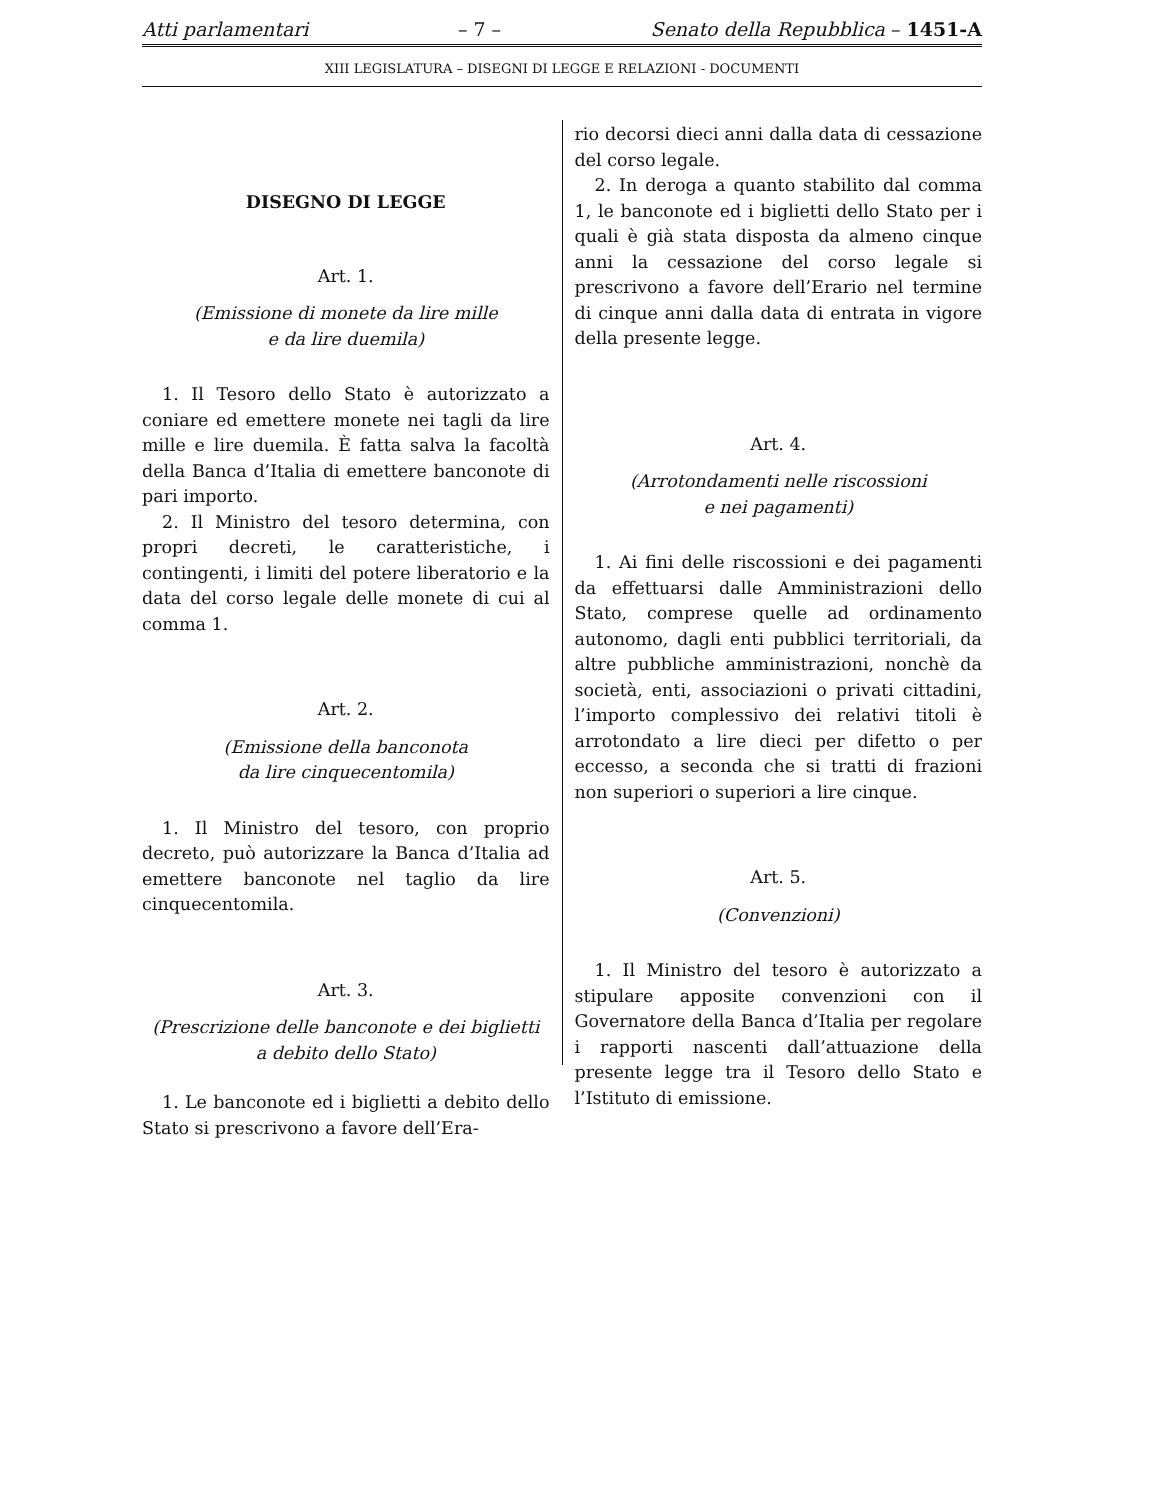Atti parlamentari – 7 – Senato della Repubblica – 1451-A
XIII LEGISLATURA – DISEGNI DI LEGGE E RELAZIONI - DOCUMENTI
DISEGNO DI LEGGE
Art. 1.
(Emissione di monete da lire mille
e da lire duemila)
1. Il Tesoro dello Stato è autorizzato a coniare ed emettere monete nei tagli da lire mille e lire duemila. È fatta salva la facoltà della Banca d’Italia di emettere banconote di pari importo.
2. Il Ministro del tesoro determina, con propri decreti, le caratteristiche, i contingenti, i limiti del potere liberatorio e la data del corso legale delle monete di cui al comma 1.
Art. 2.
(Emissione della banconota
da lire cinquecentomila)
1. Il Ministro del tesoro, con proprio decreto, può autorizzare la Banca d’Italia ad emettere banconote nel taglio da lire cinquecentomila.
Art. 3.
(Prescrizione delle banconote e dei biglietti
a debito dello Stato)
1. Le banconote ed i biglietti a debito dello Stato si prescrivono a favore dell’Era-
rio decorsi dieci anni dalla data di cessazione del corso legale.
2. In deroga a quanto stabilito dal comma 1, le banconote ed i biglietti dello Stato per i quali è già stata disposta da almeno cinque anni la cessazione del corso legale si prescrivono a favore dell’Erario nel termine di cinque anni dalla data di entrata in vigore della presente legge.
Art. 4.
(Arrotondamenti nelle riscossioni
e nei pagamenti)
1. Ai fini delle riscossioni e dei pagamenti da effettuarsi dalle Amministrazioni dello Stato, comprese quelle ad ordinamento autonomo, dagli enti pubblici territoriali, da altre pubbliche amministrazioni, nonchè da società, enti, associazioni o privati cittadini, l’importo complessivo dei relativi titoli è arrotondato a lire dieci per difetto o per eccesso, a seconda che si tratti di frazioni non superiori o superiori a lire cinque.
Art. 5.
(Convenzioni)
1. Il Ministro del tesoro è autorizzato a stipulare apposite convenzioni con il Governatore della Banca d’Italia per regolare i rapporti nascenti dall’attuazione della presente legge tra il Tesoro dello Stato e l’Istituto di emissione.